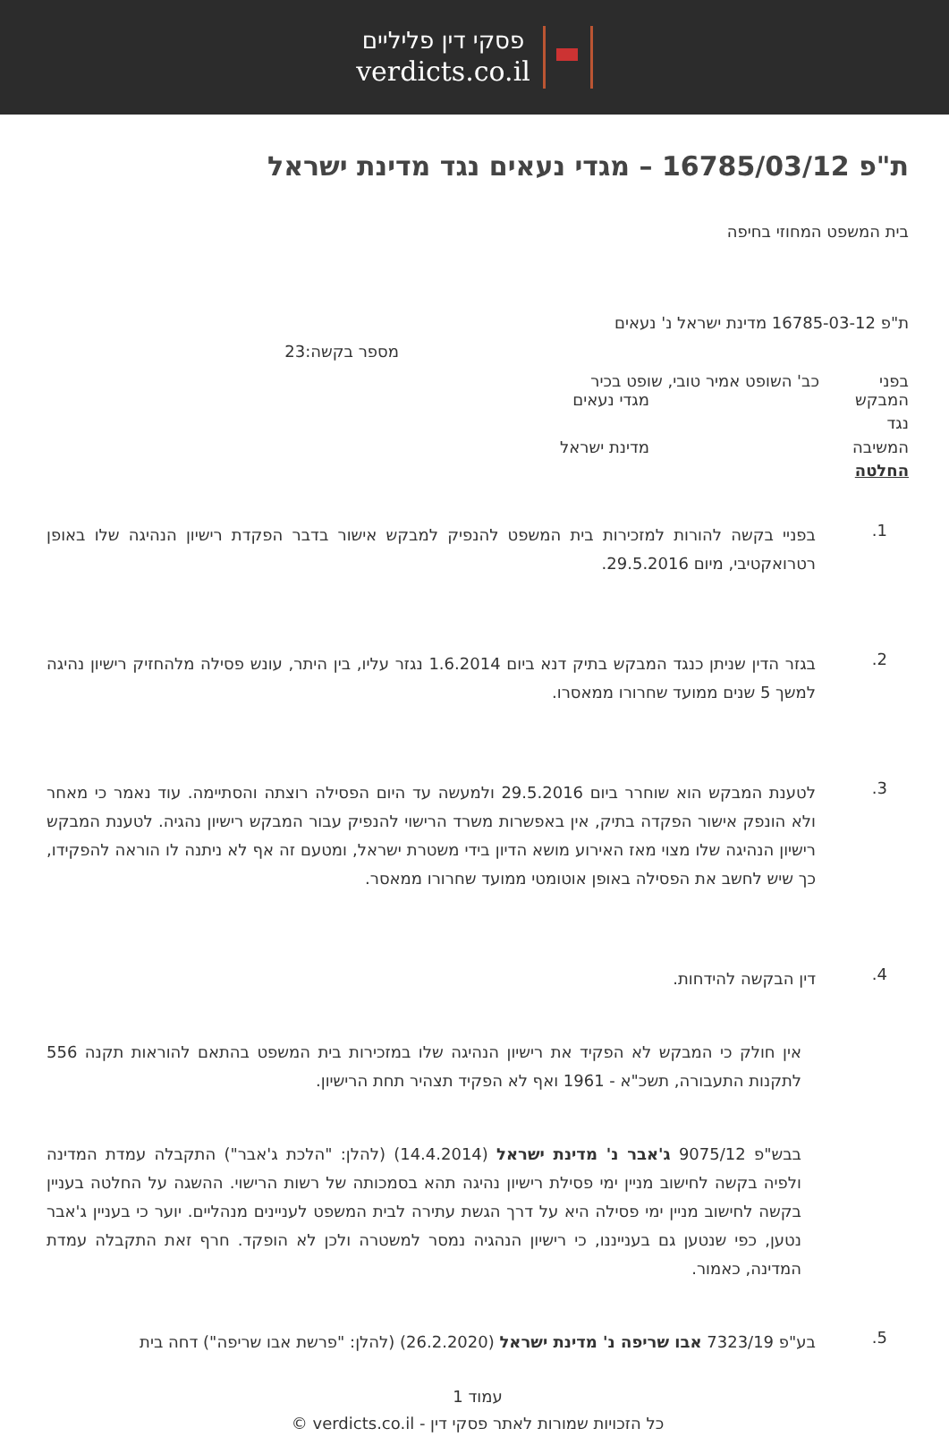פסקי דין פליליים
verdicts.co.il
ת"פ 16785/03/12 – מגדי נעאים נגד מדינת ישראל
בית המשפט המחוזי בחיפה
ת"פ 16785-03-12 מדינת ישראל נ' נעאים
מספר בקשה:23
בפני כב' השופט אמיר טובי, שופט בכיר
המבקש מגדי נעאים
נגד
המשיבה מדינת ישראל
החלטה
1. בפניי בקשה להורות למזכירות בית המשפט להנפיק למבקש אישור בדבר הפקדת רישיון הנהיגה שלו באופן רטרואקטיבי, מיום 29.5.2016.
2. בגזר הדין שניתן כנגד המבקש בתיק דנא ביום 1.6.2014 נגזר עליו, בין היתר, עונש פסילה מלהחזיק רישיון נהיגה למשך 5 שנים ממועד שחרורו ממאסרו.
3. לטענת המבקש הוא שוחרר ביום 29.5.2016 ולמעשה עד היום הפסילה רוצתה והסתיימה. עוד נאמר כי מאחר ולא הונפק אישור הפקדה בתיק, אין באפשרות משרד הרישוי להנפיק עבור המבקש רישיון נהגיה. לטענת המבקש רישיון הנהיגה שלו מצוי מאז האירוע מושא הדיון בידי משטרת ישראל, ומטעם זה אף לא ניתנה לו הוראה להפקידו, כך שיש לחשב את הפסילה באופן אוטומטי ממועד שחרורו ממאסר.
4. דין הבקשה להידחות.
אין חולק כי המבקש לא הפקיד את רישיון הנהיגה שלו במזכירות בית המשפט בהתאם להוראות תקנה 556 לתקנות התעבורה, תשכ"א - 1961 ואף לא הפקיד תצהיר תחת הרישיון.
בבש"פ 9075/12 ג'אבר נ' מדינת ישראל (14.4.2014) (להלן: "הלכת ג'אבר") התקבלה עמדת המדינה ולפיה בקשה לחישוב מניין ימי פסילת רישיון נהיגה תהא בסמכותה של רשות הרישוי. ההשגה על החלטה בעניין בקשה לחישוב מניין ימי פסילה היא על דרך הגשת עתירה לבית המשפט לעניינים מנהליים. יוער כי בעניין ג'אבר נטען, כפי שנטען גם בענייננו, כי רישיון הנהגיה נמסר למשטרה ולכן לא הופקד. חרף זאת התקבלה עמדת המדינה, כאמור.
5. בע"פ 7323/19 אבו שריפה נ' מדינת ישראל (26.2.2020) (להלן: "פרשת אבו שריפה") דחה בית
עמוד 1
כל הזכויות שמורות לאתר פסקי דין - verdicts.co.il ©